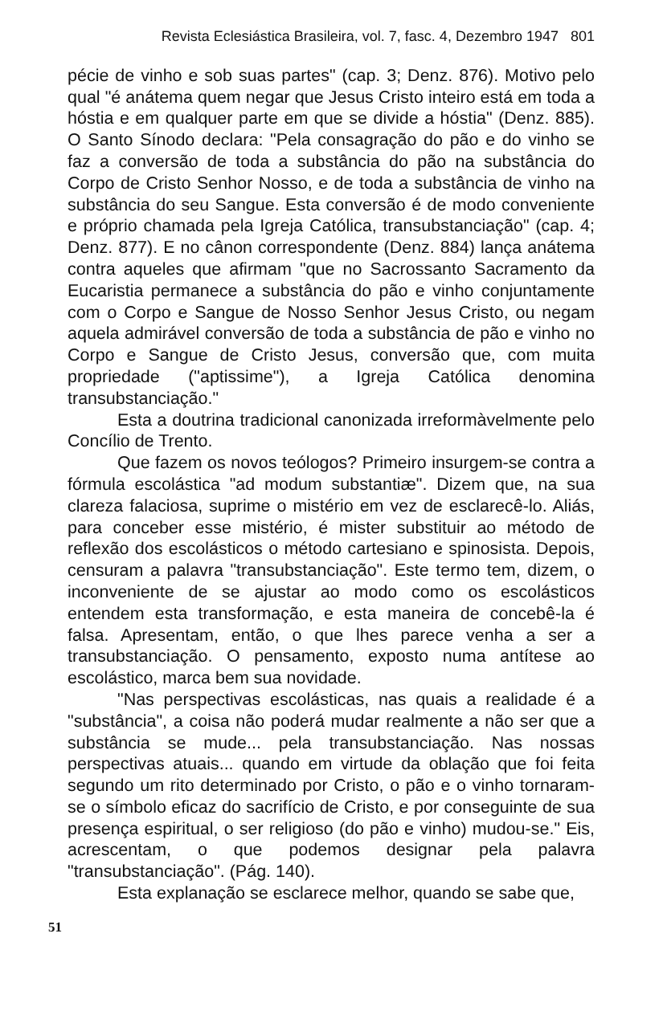Revista Eclesiástica Brasileira, vol. 7, fasc. 4, Dezembro 1947 801
pécie de vinho e sob suas partes" (cap. 3; Denz. 876). Motivo pelo qual "é anátema quem negar que Jesus Cristo inteiro está em toda a hóstia e em qualquer parte em que se divide a hóstia" (Denz. 885). O Santo Sínodo declara: "Pela consagração do pão e do vinho se faz a conversão de toda a substância do pão na substância do Corpo de Cristo Senhor Nosso, e de toda a substância de vinho na substância do seu Sangue. Esta conversão é de modo conveniente e próprio chamada pela Igreja Católica, transubstanciação" (cap. 4; Denz. 877). E no cânon correspondente (Denz. 884) lança anátema contra aqueles que afirmam "que no Sacrossanto Sacramento da Eucaristia permanece a substância do pão e vinho conjuntamente com o Corpo e Sangue de Nosso Senhor Jesus Cristo, ou negam aquela admirável conversão de toda a substância de pão e vinho no Corpo e Sangue de Cristo Jesus, conversão que, com muita propriedade ("aptissime"), a Igreja Católica denomina transubstanciação."
Esta a doutrina tradicional canonizada irreformàvelmente pelo Concílio de Trento.
Que fazem os novos teólogos? Primeiro insurgem-se contra a fórmula escolástica "ad modum substantiæ". Dizem que, na sua clareza falaciosa, suprime o mistério em vez de esclarecê-lo. Aliás, para conceber esse mistério, é mister substituir ao método de reflexão dos escolásticos o método cartesiano e spinosista. Depois, censuram a palavra "transubstanciação". Este termo tem, dizem, o inconveniente de se ajustar ao modo como os escolásticos entendem esta transformação, e esta maneira de concebê-la é falsa. Apresentam, então, o que lhes parece venha a ser a transubstanciação. O pensamento, exposto numa antítese ao escolástico, marca bem sua novidade.
"Nas perspectivas escolásticas, nas quais a realidade é a "substância", a coisa não poderá mudar realmente a não ser que a substância se mude... pela transubstanciação. Nas nossas perspectivas atuais... quando em virtude da oblação que foi feita segundo um rito determinado por Cristo, o pão e o vinho tornaram-se o símbolo eficaz do sacrifício de Cristo, e por conseguinte de sua presença espiritual, o ser religioso (do pão e vinho) mudou-se." Eis, acrescentam, o que podemos designar pela palavra "transubstanciação". (Pág. 140).
Esta explanação se esclarece melhor, quando se sabe que,
51